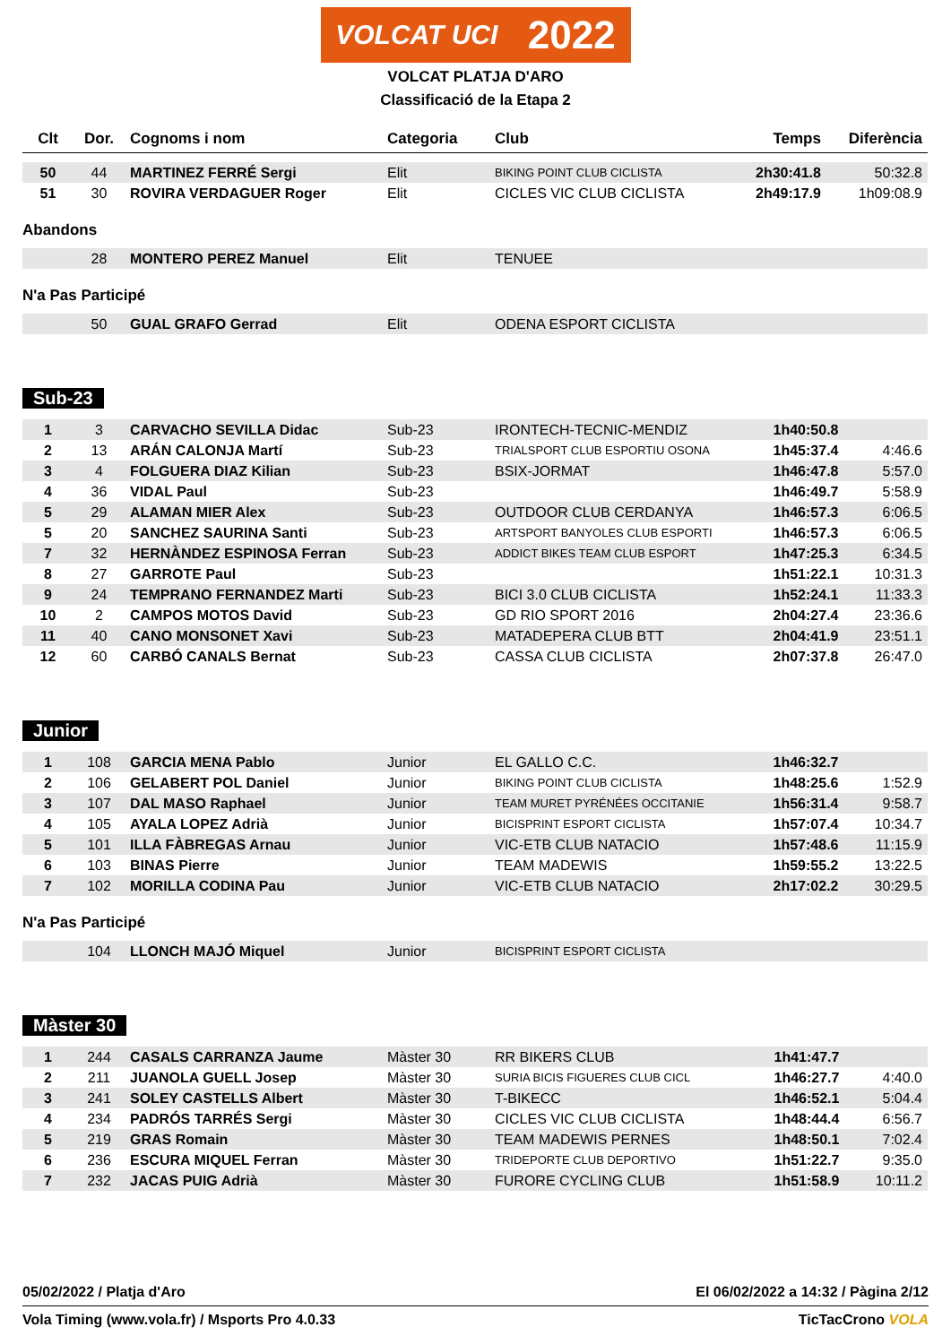VOLCAT UCI 2022
VOLCAT PLATJA D'ARO
Classificació de la Etapa 2
| Clt | Dor. | Cognoms i nom | Categoria | Club | Temps | Diferència |
| --- | --- | --- | --- | --- | --- | --- |
| 50 | 44 | MARTINEZ FERRÉ Sergi | Elit | BIKING POINT CLUB CICLISTA | 2h30:41.8 | 50:32.8 |
| 51 | 30 | ROVIRA VERDAGUER Roger | Elit | CICLES VIC CLUB CICLISTA | 2h49:17.9 | 1h09:08.9 |
Abandons
| | 28 | MONTERO PEREZ Manuel | Elit | TENUEE | | |
N'a Pas Participé
| | 50 | GUAL GRAFO Gerrad | Elit | ODENA ESPORT CICLISTA | | |
Sub-23
| 1 | 3 | CARVACHO SEVILLA Didac | Sub-23 | IRONTECH-TECNIC-MENDIZ | 1h40:50.8 | |
| 2 | 13 | ARÁN CALONJA Martí | Sub-23 | TRIALSPORT CLUB ESPORTIU OSONA | 1h45:37.4 | 4:46.6 |
| 3 | 4 | FOLGUERA DIAZ Kilian | Sub-23 | BSIX-JORMAT | 1h46:47.8 | 5:57.0 |
| 4 | 36 | VIDAL Paul | Sub-23 | | 1h46:49.7 | 5:58.9 |
| 5 | 29 | ALAMAN MIER Alex | Sub-23 | OUTDOOR CLUB CERDANYA | 1h46:57.3 | 6:06.5 |
| 5 | 20 | SANCHEZ SAURINA Santi | Sub-23 | ARTSPORT BANYOLES CLUB ESPORTI | 1h46:57.3 | 6:06.5 |
| 7 | 32 | HERNÀNDEZ ESPINOSA Ferran | Sub-23 | ADDICT BIKES TEAM CLUB ESPORT | 1h47:25.3 | 6:34.5 |
| 8 | 27 | GARROTE Paul | Sub-23 | | 1h51:22.1 | 10:31.3 |
| 9 | 24 | TEMPRANO FERNANDEZ Marti | Sub-23 | BICI 3.0 CLUB CICLISTA | 1h52:24.1 | 11:33.3 |
| 10 | 2 | CAMPOS MOTOS David | Sub-23 | GD RIO SPORT 2016 | 2h04:27.4 | 23:36.6 |
| 11 | 40 | CANO MONSONET Xavi | Sub-23 | MATADEPERA CLUB BTT | 2h04:41.9 | 23:51.1 |
| 12 | 60 | CARBÓ CANALS Bernat | Sub-23 | CASSA CLUB CICLISTA | 2h07:37.8 | 26:47.0 |
Junior
| 1 | 108 | GARCIA MENA Pablo | Junior | EL GALLO C.C. | 1h46:32.7 | |
| 2 | 106 | GELABERT POL Daniel | Junior | BIKING POINT CLUB CICLISTA | 1h48:25.6 | 1:52.9 |
| 3 | 107 | DAL MASO Raphael | Junior | TEAM MURET PYRÉNÉES OCCITANIE | 1h56:31.4 | 9:58.7 |
| 4 | 105 | AYALA LOPEZ Adrià | Junior | BICISPRINT ESPORT CICLISTA | 1h57:07.4 | 10:34.7 |
| 5 | 101 | ILLA FÀBREGAS Arnau | Junior | VIC-ETB CLUB NATACIO | 1h57:48.6 | 11:15.9 |
| 6 | 103 | BINAS Pierre | Junior | TEAM MADEWIS | 1h59:55.2 | 13:22.5 |
| 7 | 102 | MORILLA CODINA Pau | Junior | VIC-ETB CLUB NATACIO | 2h17:02.2 | 30:29.5 |
N'a Pas Participé
| | 104 | LLONCH MAJÓ Miquel | Junior | BICISPRINT ESPORT CICLISTA | | |
Màster 30
| 1 | 244 | CASALS CARRANZA Jaume | Màster 30 | RR BIKERS CLUB | 1h41:47.7 | |
| 2 | 211 | JUANOLA GUELL Josep | Màster 30 | SURIA BICIS FIGUERES CLUB CICL | 1h46:27.7 | 4:40.0 |
| 3 | 241 | SOLEY CASTELLS Albert | Màster 30 | T-BIKECC | 1h46:52.1 | 5:04.4 |
| 4 | 234 | PADRÓS TARRÉS Sergi | Màster 30 | CICLES VIC CLUB CICLISTA | 1h48:44.4 | 6:56.7 |
| 5 | 219 | GRAS Romain | Màster 30 | TEAM MADEWIS PERNES | 1h48:50.1 | 7:02.4 |
| 6 | 236 | ESCURA MIQUEL Ferran | Màster 30 | TRIDEPORTE CLUB DEPORTIVO | 1h51:22.7 | 9:35.0 |
| 7 | 232 | JACAS PUIG Adrià | Màster 30 | FURORE CYCLING CLUB | 1h51:58.9 | 10:11.2 |
05/02/2022 / Platja d'Aro El 06/02/2022 a 14:32 / Pàgina 2/12
Vola Timing (www.vola.fr) / Msports Pro 4.0.33 TicTacCrono VOLA